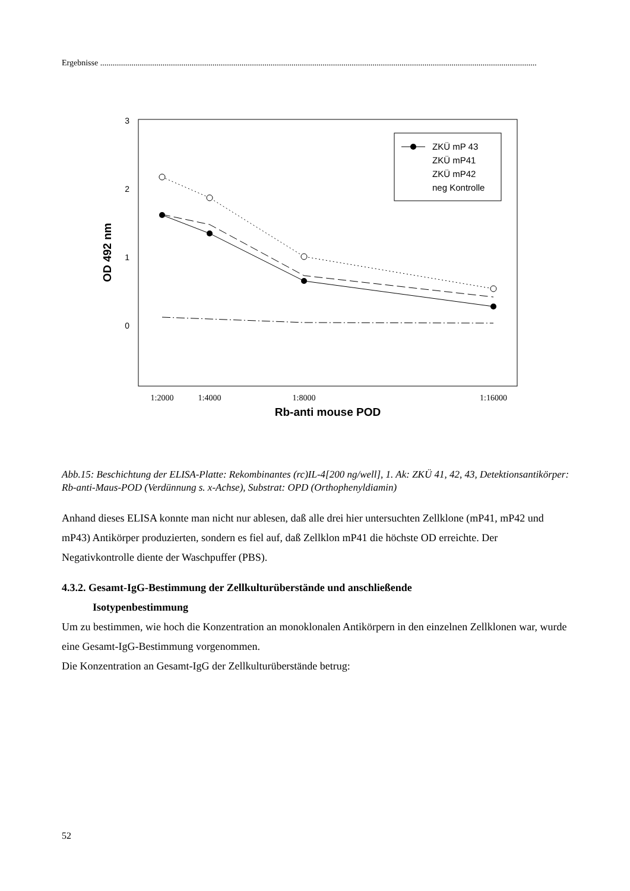Ergebnisse ..................................................................................................................................................................................................................
3
2
1
0
OD 492 nm
1:2000
1:4000
1:8000
1:16000
Rb-anti mouse POD
ZKÜ mP 43
ZKÜ mP41
ZKÜ mP42
neg Kontrolle
Abb.15: Beschichtung der ELISA-Platte: Rekombinantes (rc)IL-4[200 ng/well], 1. Ak: ZKÜ 41, 42, 43, Detektionsantikörper: Rb-anti-Maus-POD (Verdünnung s. x-Achse), Substrat: OPD (Orthophenyldiamin)
Anhand dieses ELISA konnte man nicht nur ablesen, daß alle drei hier untersuchten Zellklone (mP41, mP42 und mP43) Antikörper produzierten, sondern es fiel auf, daß Zellklon mP41 die höchste OD erreichte. Der Negativkontrolle diente der Waschpuffer (PBS).
4.3.2. Gesamt-IgG-Bestimmung der Zellkulturüberstände und anschließende
Isotypenbestimmung
Um zu bestimmen, wie hoch die Konzentration an monoklonalen Antikörpern in den einzelnen Zellklonen war, wurde eine Gesamt-IgG-Bestimmung vorgenommen.
Die Konzentration an Gesamt-IgG der Zellkulturüberstände betrug:
52